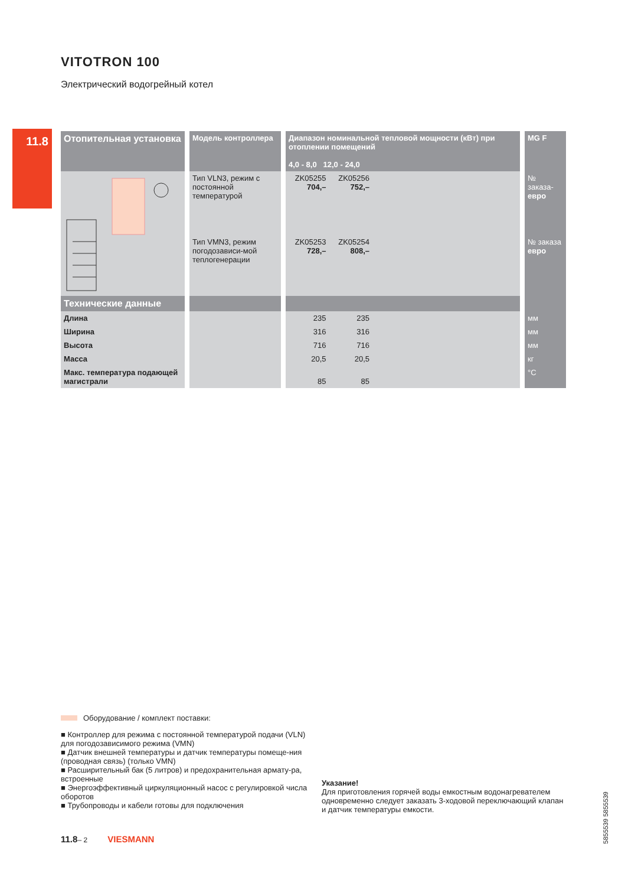11.8
VITOTRON 100
Электрический водогрейный котел
| Отопительная установка | | Модель контроллера | | Диапазон номинальной тепловой мощности (кВт) при отоплении помещений 4,0 - 8,0 12,0 - 24,0 | | | | MG F |
| | | Тип VLN3, режим с постоянной температурой | | ZK05255 704,– | ZK05256 752,– | | | № заказа- евро |
| | | Тип VMN3, режим погодозависи-мой теплогенерации | | ZK05253 728,– | ZK05254 808,– | | | № заказа евро |
| Технические данные | | | | | | | | |
| Длина | | | | 235 | 235 | | | мм |
| Ширина | | | | 316 | 316 | | | мм |
| Высота | | | | 716 | 716 | | | мм |
| Масса | | | | 20,5 | 20,5 | | | кг |
| Макс. температура подающей магистрали | | | | 85 | 85 | | | °C |
Оборудование / комплект поставки:
■ Контроллер для режима с постоянной температурой подачи (VLN) для погодозависимого режима (VMN)
■ Датчик внешней температуры и датчик температуры помеще-ния (проводная связь) (только VMN)
■ Расширительный бак (5 литров) и предохранительная армату-ра, встроенные
■ Энергоэффективный циркуляционный насос с регулировкой числа оборотов
■ Трубопроводы и кабели готовы для подключения
Указание!
Для приготовления горячей воды емкостным водонагревателем одновременно следует заказать 3-ходовой переключающий клапан и датчик температуры емкости.
5855539 5855539
11.8– 2 VIESMANN